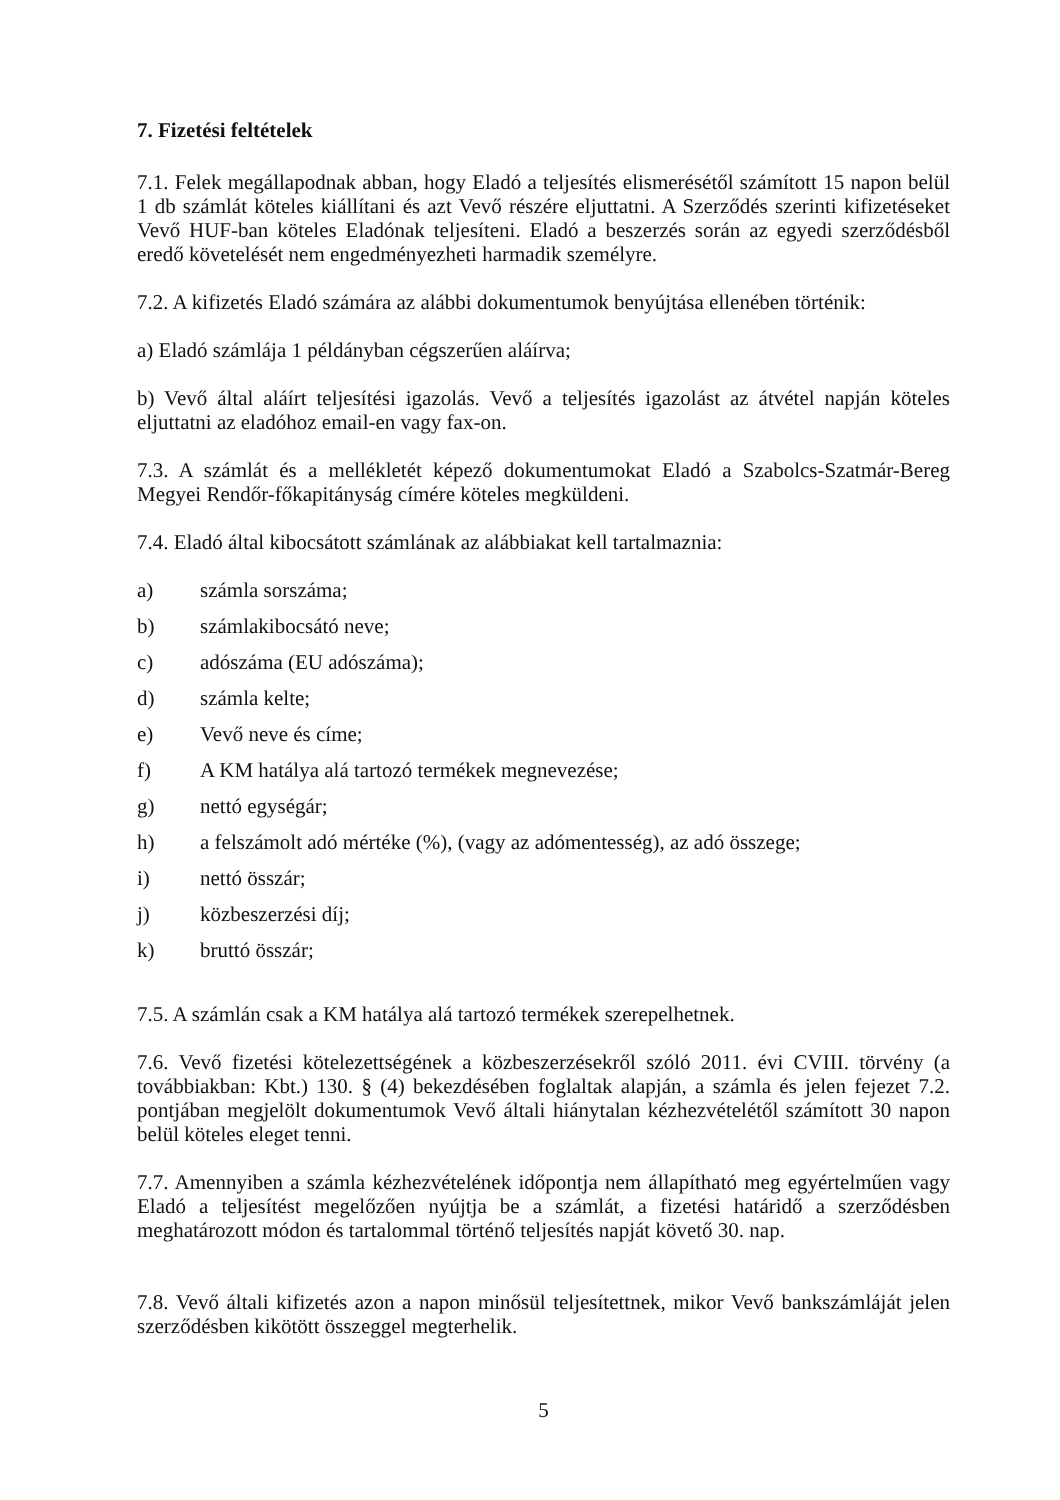7. Fizetési feltételek
7.1. Felek megállapodnak abban, hogy Eladó a teljesítés elismerésétől számított 15 napon belül 1 db számlát köteles kiállítani és azt Vevő részére eljuttatni. A Szerződés szerinti kifizetéseket Vevő HUF-ban köteles Eladónak teljesíteni. Eladó a beszerzés során az egyedi szerződésből eredő követelését nem engedményezheti harmadik személyre.
7.2. A kifizetés Eladó számára az alábbi dokumentumok benyújtása ellenében történik:
a) Eladó számlája 1 példányban cégszerűen aláírva;
b) Vevő által aláírt teljesítési igazolás. Vevő a teljesítés igazolást az átvétel napján köteles eljuttatni az eladóhoz email-en vagy fax-on.
7.3. A számlát és a mellékletét képező dokumentumokat Eladó a Szabolcs-Szatmár-Bereg Megyei Rendőr-főkapitányság címére köteles megküldeni.
7.4. Eladó által kibocsátott számlának az alábbiakat kell tartalmaznia:
a) számla sorszáma;
b) számlakibocsátó neve;
c) adószáma (EU adószáma);
d) számla kelte;
e) Vevő neve és címe;
f) A KM hatálya alá tartozó termékek megnevezése;
g) nettó egységár;
h) a felszámolt adó mértéke (%), (vagy az adómentesség), az adó összege;
i) nettó összár;
j) közbeszerzési díj;
k) bruttó összár;
7.5. A számlán csak a KM hatálya alá tartozó termékek szerepelhetnek.
7.6. Vevő fizetési kötelezettségének a közbeszerzésekről szóló 2011. évi CVIII. törvény (a továbbiakban: Kbt.) 130. § (4) bekezdésében foglaltak alapján, a számla és jelen fejezet 7.2. pontjában megjelölt dokumentumok Vevő általi hiánytalan kézhezvételétől számított 30 napon belül köteles eleget tenni.
7.7. Amennyiben a számla kézhezvételének időpontja nem állapítható meg egyértelműen vagy Eladó a teljesítést megelőzően nyújtja be a számlát, a fizetési határidő a szerződésben meghatározott módon és tartalommal történő teljesítés napját követő 30. nap.
7.8. Vevő általi kifizetés azon a napon minősül teljesítettnek, mikor Vevő bankszámláját jelen szerződésben kikötött összeggel megterhelik.
5